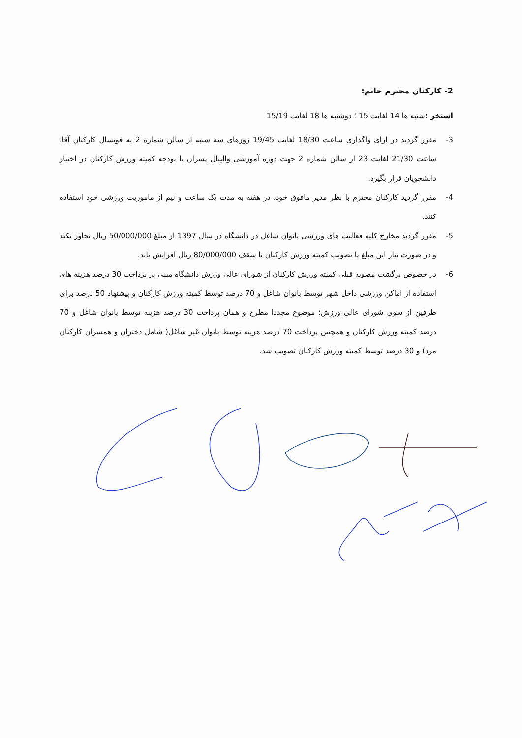2- کارکنان محترم خانم:
استخر : شنبه ها 14 لغایت 15 ؛ دوشنبه ها 18 لغایت 15/19
3- مقرر گردید در ازای واگذاری ساعت 18/30 لغایت 19/45 روزهای سه شنبه از سالن شماره 2 به فوتسال کارکنان آقا؛ ساعت 21/30 لغایت 23 از سالن شماره 2 جهت دوره آموزشی والیبال پسران با بودجه کمیته ورزش کارکنان در اختیار دانشجویان قرار بگیرد.
4- مقرر گردید کارکنان محترم با نظر مدیر مافوق خود، در هفته به مدت یک ساعت و نیم از ماموریت ورزشی خود استفاده کنند.
5- مقرر گردید مخارج کلیه فعالیت های ورزشی بانوان شاغل در دانشگاه در سال 1397 از مبلغ 50/000/000 ریال تجاوز نکند و در صورت نیاز این مبلغ با تصویب کمیته ورزش کارکنان تا سقف 80/000/000 ریال افزایش یابد.
6- در خصوص برگشت مصوبه قبلی کمیته ورزش کارکنان از شورای عالی ورزش دانشگاه مبنی بر پرداخت 30 درصد هزینه های استفاده از اماکن ورزشی داخل شهر توسط بانوان شاغل و 70 درصد توسط کمیته ورزش کارکنان و پیشنهاد 50 درصد برای طرفین از سوی شورای عالی ورزش؛ موضوع مجددا مطرح و همان پرداخت 30 درصد هزینه توسط بانوان شاغل و 70 درصد کمیته ورزش کارکنان و همچنین پرداخت 70 درصد هزینه توسط بانوان غیر شاغل( شامل دختران و همسران کارکنان مرد) و 30 درصد توسط کمیته ورزش کارکنان تصویب شد.